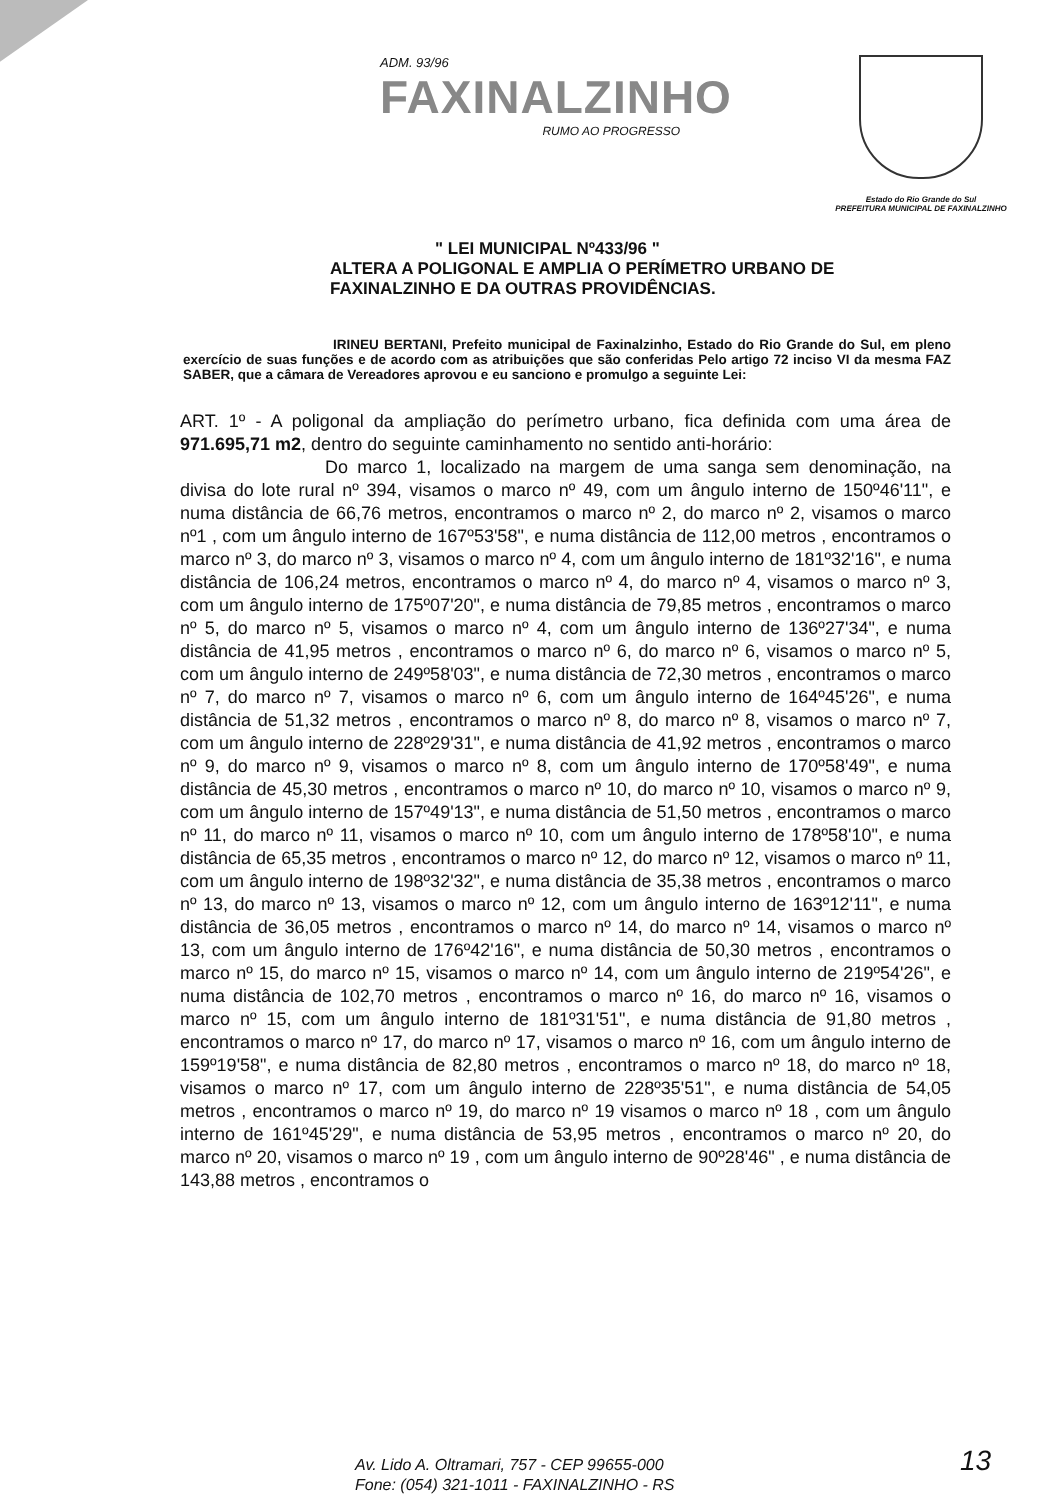ADM. 93/96
FAXINALZINHO
RUMO AO PROGRESSO
Estado do Rio Grande do Sul
PREFEITURA MUNICIPAL DE FAXINALZINHO
" LEI MUNICIPAL Nº433/96 "
ALTERA A POLIGONAL E AMPLIA O PERÍMETRO URBANO DE
FAXINALZINHO E DA OUTRAS PROVIDÊNCIAS.
IRINEU BERTANI, Prefeito municipal de Faxinalzinho, Estado do Rio Grande do Sul, em pleno exercício de suas funções e de acordo com as atribuições que são conferidas Pelo artigo 72 inciso VI da mesma FAZ SABER, que a câmara de Vereadores aprovou e eu sanciono e promulgo a seguinte Lei:
ART. 1º - A poligonal da ampliação do perímetro urbano, fica definida com uma área de 971.695,71 m2, dentro do seguinte caminhamento no sentido anti-horário:
Do marco 1, localizado na margem de uma sanga sem denominação, na divisa do lote rural nº 394, visamos o marco nº 49, com um ângulo interno de 150º46'11", e numa distância de 66,76 metros, encontramos o marco nº 2, do marco nº 2, visamos o marco nº1 , com um ângulo interno de 167º53'58", e numa distância de 112,00 metros , encontramos o marco nº 3, do marco nº 3, visamos o marco nº 4, com um ângulo interno de 181º32'16", e numa distância de 106,24 metros, encontramos o marco nº 4, do marco nº 4, visamos o marco nº 3, com um ângulo interno de 175º07'20", e numa distância de 79,85 metros , encontramos o marco nº 5, do marco nº 5, visamos o marco nº 4, com um ângulo interno de 136º27'34", e numa distância de 41,95 metros , encontramos o marco nº 6, do marco nº 6, visamos o marco nº 5, com um ângulo interno de 249º58'03", e numa distância de 72,30 metros , encontramos o marco nº 7, do marco nº 7, visamos o marco nº 6, com um ângulo interno de 164º45'26", e numa distância de 51,32 metros , encontramos o marco nº 8, do marco nº 8, visamos o marco nº 7, com um ângulo interno de 228º29'31", e numa distância de 41,92 metros , encontramos o marco nº 9, do marco nº 9, visamos o marco nº 8, com um ângulo interno de 170º58'49", e numa distância de 45,30 metros , encontramos o marco nº 10, do marco nº 10, visamos o marco nº 9, com um ângulo interno de 157º49'13", e numa distância de 51,50 metros , encontramos o marco nº 11, do marco nº 11, visamos o marco nº 10, com um ângulo interno de 178º58'10", e numa distância de 65,35 metros , encontramos o marco nº 12, do marco nº 12, visamos o marco nº 11, com um ângulo interno de 198º32'32", e numa distância de 35,38 metros , encontramos o marco nº 13, do marco nº 13, visamos o marco nº 12, com um ângulo interno de 163º12'11", e numa distância de 36,05 metros , encontramos o marco nº 14, do marco nº 14, visamos o marco nº 13, com um ângulo interno de 176º42'16", e numa distância de 50,30 metros , encontramos o marco nº 15, do marco nº 15, visamos o marco nº 14, com um ângulo interno de 219º54'26", e numa distância de 102,70 metros , encontramos o marco nº 16, do marco nº 16, visamos o marco nº 15, com um ângulo interno de 181º31'51", e numa distância de 91,80 metros , encontramos o marco nº 17, do marco nº 17, visamos o marco nº 16, com um ângulo interno de 159º19'58", e numa distância de 82,80 metros , encontramos o marco nº 18, do marco nº 18, visamos o marco nº 17, com um ângulo interno de 228º35'51", e numa distância de 54,05 metros , encontramos o marco nº 19, do marco nº 19 visamos o marco nº 18 , com um ângulo interno de 161º45'29", e numa distância de 53,95 metros , encontramos o marco nº 20, do marco nº 20, visamos o marco nº 19 , com um ângulo interno de 90º28'46" , e numa distância de 143,88 metros , encontramos o
Av. Lido A. Oltramari, 757 - CEP 99655-000
Fone: (054) 321-1011 - FAXINALZINHO - RS
13